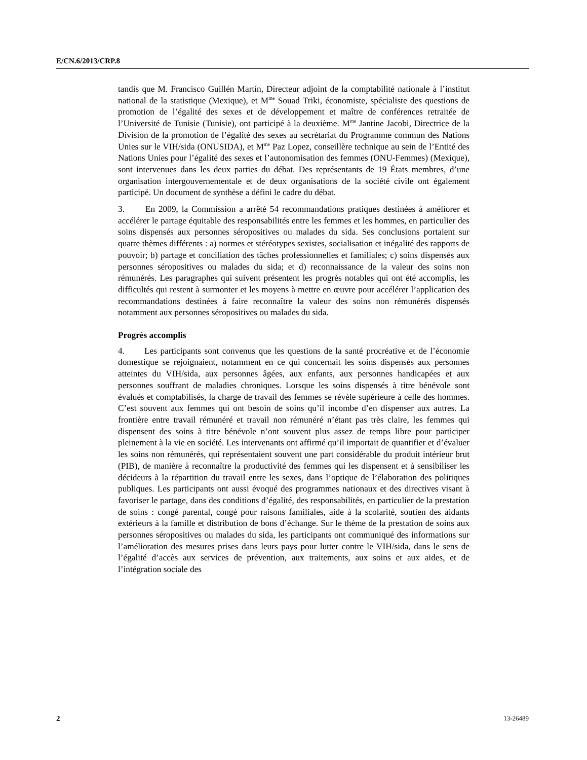E/CN.6/2013/CRP.8
tandis que M. Francisco Guillén Martín, Directeur adjoint de la comptabilité nationale à l’institut national de la statistique (Mexique), et M<sup>me</sup> Souad Triki, économiste, spécialiste des questions de promotion de l’égalité des sexes et de développement et maître de conférences retraitée de l’Université de Tunisie (Tunisie), ont participé à la deuxième. M<sup>me</sup> Jantine Jacobi, Directrice de la Division de la promotion de l’égalité des sexes au secrétariat du Programme commun des Nations Unies sur le VIH/sida (ONUSIDA), et M<sup>me</sup> Paz Lopez, conseillère technique au sein de l’Entité des Nations Unies pour l’égalité des sexes et l’autonomisation des femmes (ONU-Femmes) (Mexique), sont intervenues dans les deux parties du débat. Des représentants de 19 États membres, d’une organisation intergouvernementale et de deux organisations de la société civile ont également participé. Un document de synthèse a défini le cadre du débat.
3. En 2009, la Commission a arrêté 54 recommandations pratiques destinées à améliorer et accélérer le partage équitable des responsabilités entre les femmes et les hommes, en particulier des soins dispensés aux personnes séropositives ou malades du sida. Ses conclusions portaient sur quatre thèmes différents : a) normes et stéréotypes sexistes, socialisation et inégalité des rapports de pouvoir; b) partage et conciliation des tâches professionnelles et familiales; c) soins dispensés aux personnes séropositives ou malades du sida; et d) reconnaissance de la valeur des soins non rémunérés. Les paragraphes qui suivent présentent les progrès notables qui ont été accomplis, les difficultés qui restent à surmonter et les moyens à mettre en œuvre pour accélérer l’application des recommandations destinées à faire reconnaître la valeur des soins non rémunérés dispensés notamment aux personnes séropositives ou malades du sida.
Progrès accomplis
4. Les participants sont convenus que les questions de la santé procréative et de l’économie domestique se rejoignaient, notamment en ce qui concernait les soins dispensés aux personnes atteintes du VIH/sida, aux personnes âgées, aux enfants, aux personnes handicapées et aux personnes souffrant de maladies chroniques. Lorsque les soins dispensés à titre bénévole sont évalués et comptabilisés, la charge de travail des femmes se révèle supérieure à celle des hommes. C’est souvent aux femmes qui ont besoin de soins qu’il incombe d’en dispenser aux autres. La frontière entre travail rémunéré et travail non rémunéré n’étant pas très claire, les femmes qui dispensent des soins à titre bénévole n’ont souvent plus assez de temps libre pour participer pleinement à la vie en société. Les intervenants ont affirmé qu’il importait de quantifier et d’évaluer les soins non rémunérés, qui représentaient souvent une part considérable du produit intérieur brut (PIB), de manière à reconnaître la productivité des femmes qui les dispensent et à sensibiliser les décideurs à la répartition du travail entre les sexes, dans l’optique de l’élaboration des politiques publiques. Les participants ont aussi évoqué des programmes nationaux et des directives visant à favoriser le partage, dans des conditions d’égalité, des responsabilités, en particulier de la prestation de soins : congé parental, congé pour raisons familiales, aide à la scolarité, soutien des aidants extérieurs à la famille et distribution de bons d’échange. Sur le thème de la prestation de soins aux personnes séropositives ou malades du sida, les participants ont communiqué des informations sur l’amélioration des mesures prises dans leurs pays pour lutter contre le VIH/sida, dans le sens de l’égalité d’accès aux services de prévention, aux traitements, aux soins et aux aides, et de l’intégration sociale des
2 13-26489